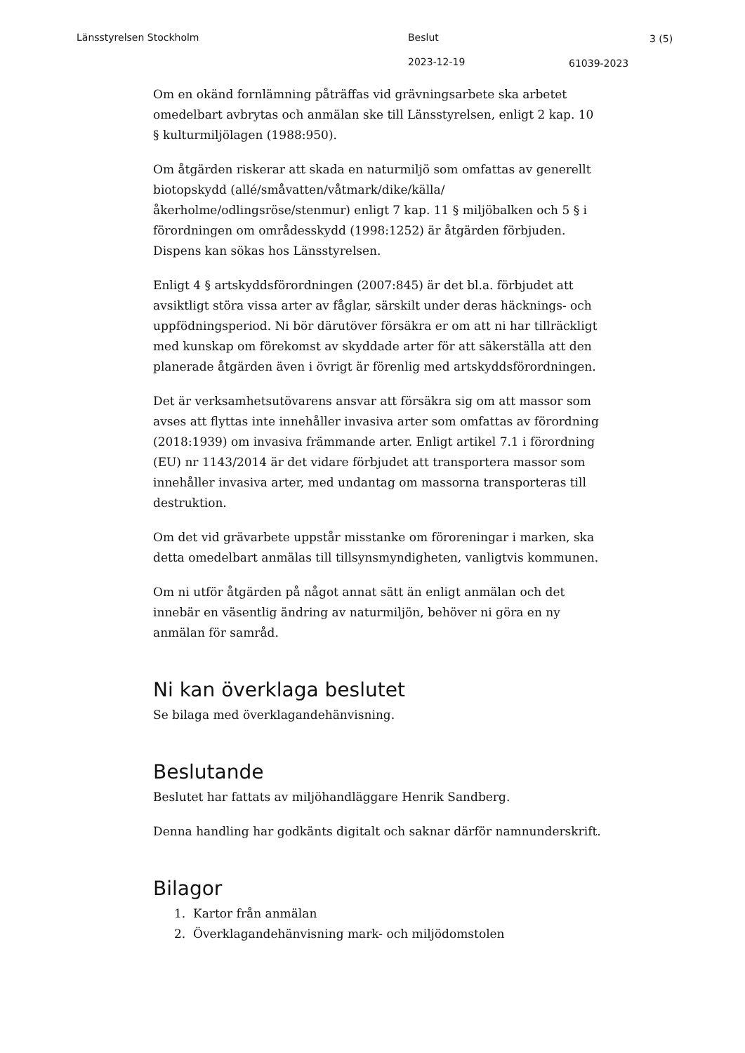Länsstyrelsen Stockholm Beslut 3 (5)
2023-12-19 61039-2023
Om en okänd fornlämning påträffas vid grävningsarbete ska arbetet omedelbart avbrytas och anmälan ske till Länsstyrelsen, enligt 2 kap. 10 § kulturmiljölagen (1988:950).
Om åtgärden riskerar att skada en naturmiljö som omfattas av generellt biotopskydd (allé/småvatten/våtmark/dike/källa/ åkerholme/odlingsröse/stenmur) enligt 7 kap. 11 § miljöbalken och 5 § i förordningen om områdesskydd (1998:1252) är åtgärden förbjuden. Dispens kan sökas hos Länsstyrelsen.
Enligt 4 § artskyddsförordningen (2007:845) är det bl.a. förbjudet att avsiktligt störa vissa arter av fåglar, särskilt under deras häcknings- och uppfödningsperiod. Ni bör därutöver försäkra er om att ni har tillräckligt med kunskap om förekomst av skyddade arter för att säkerställa att den planerade åtgärden även i övrigt är förenlig med artskyddsförordningen.
Det är verksamhetsutövarens ansvar att försäkra sig om att massor som avses att flyttas inte innehåller invasiva arter som omfattas av förordning (2018:1939) om invasiva främmande arter. Enligt artikel 7.1 i förordning (EU) nr 1143/2014 är det vidare förbjudet att transportera massor som innehåller invasiva arter, med undantag om massorna transporteras till destruktion.
Om det vid grävarbete uppstår misstanke om föroreningar i marken, ska detta omedelbart anmälas till tillsynsmyndigheten, vanligtvis kommunen.
Om ni utför åtgärden på något annat sätt än enligt anmälan och det innebär en väsentlig ändring av naturmiljön, behöver ni göra en ny anmälan för samråd.
Ni kan överklaga beslutet
Se bilaga med överklagandehänvisning.
Beslutande
Beslutet har fattats av miljöhandläggare Henrik Sandberg.
Denna handling har godkänts digitalt och saknar därför namnunderskrift.
Bilagor
1. Kartor från anmälan
2. Överklagandehänvisning mark- och miljödomstolen